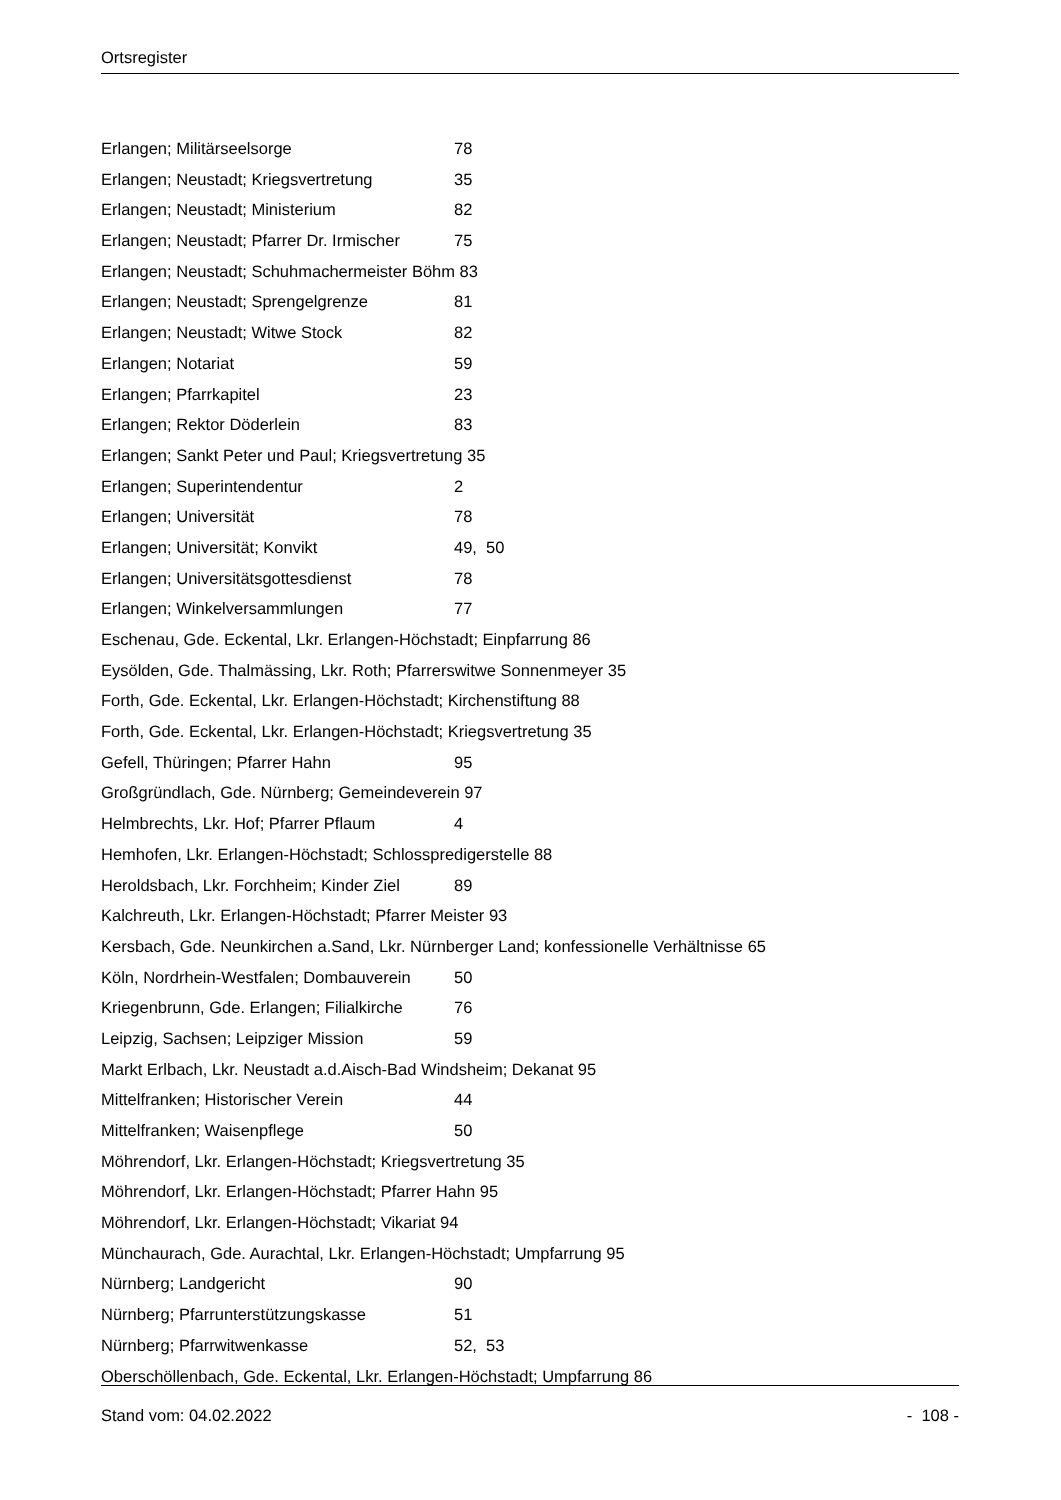Ortsregister
Erlangen; Militärseelsorge 78
Erlangen; Neustadt; Kriegsvertretung 35
Erlangen; Neustadt; Ministerium 82
Erlangen; Neustadt; Pfarrer Dr. Irmischer 75
Erlangen; Neustadt; Schuhmachermeister Böhm 83
Erlangen; Neustadt; Sprengelgrenze 81
Erlangen; Neustadt; Witwe Stock 82
Erlangen; Notariat 59
Erlangen; Pfarrkapitel 23
Erlangen; Rektor Döderlein 83
Erlangen; Sankt Peter und Paul; Kriegsvertretung 35
Erlangen; Superintendentur 2
Erlangen; Universität 78
Erlangen; Universität; Konvikt 49, 50
Erlangen; Universitätsgottesdienst 78
Erlangen; Winkelversammlungen 77
Eschenau, Gde. Eckental, Lkr. Erlangen-Höchstadt; Einpfarrung 86
Eysölden, Gde. Thalmässing, Lkr. Roth; Pfarrerswitwe Sonnenmeyer 35
Forth, Gde. Eckental, Lkr. Erlangen-Höchstadt; Kirchenstiftung 88
Forth, Gde. Eckental, Lkr. Erlangen-Höchstadt; Kriegsvertretung 35
Gefell, Thüringen; Pfarrer Hahn 95
Großgründlach, Gde. Nürnberg; Gemeindeverein 97
Helmbrechts, Lkr. Hof; Pfarrer Pflaum 4
Hemhofen, Lkr. Erlangen-Höchstadt; Schlosspredigerstelle 88
Heroldsbach, Lkr. Forchheim; Kinder Ziel 89
Kalchreuth, Lkr. Erlangen-Höchstadt; Pfarrer Meister 93
Kersbach, Gde. Neunkirchen a.Sand, Lkr. Nürnberger Land; konfessionelle Verhältnisse 65
Köln, Nordrhein-Westfalen; Dombauverein 50
Kriegenbrunn, Gde. Erlangen; Filialkirche 76
Leipzig, Sachsen; Leipziger Mission 59
Markt Erlbach, Lkr. Neustadt a.d.Aisch-Bad Windsheim; Dekanat 95
Mittelfranken; Historischer Verein 44
Mittelfranken; Waisenpflege 50
Möhrendorf, Lkr. Erlangen-Höchstadt; Kriegsvertretung 35
Möhrendorf, Lkr. Erlangen-Höchstadt; Pfarrer Hahn 95
Möhrendorf, Lkr. Erlangen-Höchstadt; Vikariat 94
Münchaurach, Gde. Aurachtal, Lkr. Erlangen-Höchstadt; Umpfarrung 95
Nürnberg; Landgericht 90
Nürnberg; Pfarrunterstützungskasse 51
Nürnberg; Pfarrwitwenkasse 52, 53
Oberschöllenbach, Gde. Eckental, Lkr. Erlangen-Höchstadt; Umpfarrung 86
Stand vom: 04.02.2022 - 108 -